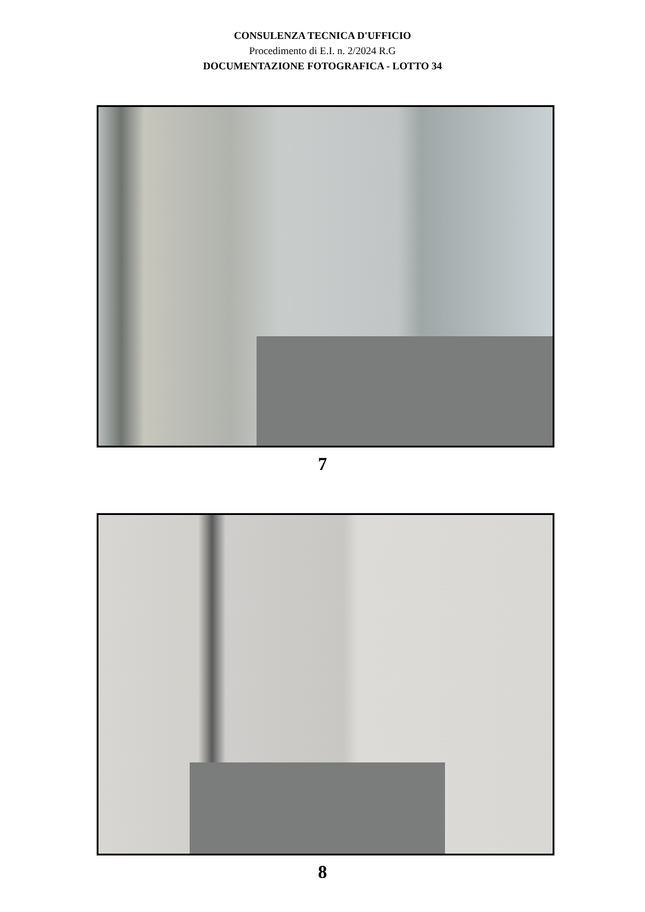CONSULENZA TECNICA D'UFFICIO
Procedimento di E.I. n. 2/2024 R.G
DOCUMENTAZIONE FOTOGRAFICA - LOTTO 34
7
8